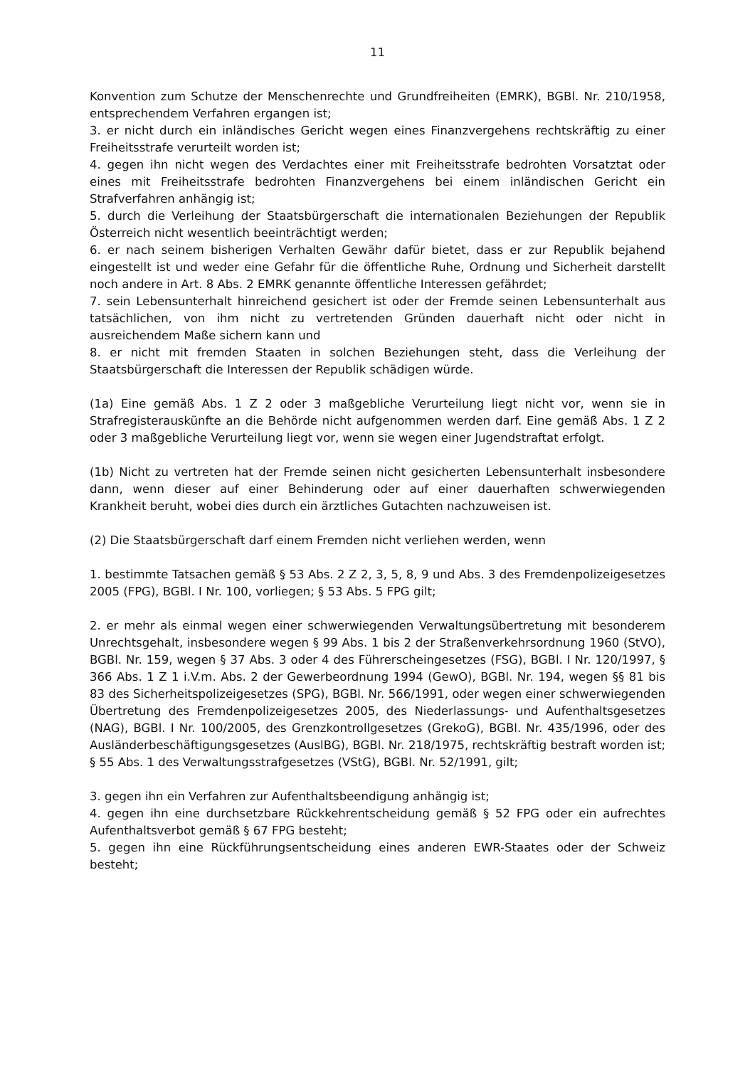11
Konvention zum Schutze der Menschenrechte und Grundfreiheiten (EMRK), BGBl. Nr. 210/1958, entsprechendem Verfahren ergangen ist;
3. er nicht durch ein inländisches Gericht wegen eines Finanzvergehens rechtskräftig zu einer Freiheitsstrafe verurteilt worden ist;
4. gegen ihn nicht wegen des Verdachtes einer mit Freiheitsstrafe bedrohten Vorsatztat oder eines mit Freiheitsstrafe bedrohten Finanzvergehens bei einem inländischen Gericht ein Strafverfahren anhängig ist;
5. durch die Verleihung der Staatsbürgerschaft die internationalen Beziehungen der Republik Österreich nicht wesentlich beeinträchtigt werden;
6. er nach seinem bisherigen Verhalten Gewähr dafür bietet, dass er zur Republik bejahend eingestellt ist und weder eine Gefahr für die öffentliche Ruhe, Ordnung und Sicherheit darstellt noch andere in Art. 8 Abs. 2 EMRK genannte öffentliche Interessen gefährdet;
7. sein Lebensunterhalt hinreichend gesichert ist oder der Fremde seinen Lebensunterhalt aus tatsächlichen, von ihm nicht zu vertretenden Gründen dauerhaft nicht oder nicht in ausreichendem Maße sichern kann und
8. er nicht mit fremden Staaten in solchen Beziehungen steht, dass die Verleihung der Staatsbürgerschaft die Interessen der Republik schädigen würde.
(1a) Eine gemäß Abs. 1 Z 2 oder 3 maßgebliche Verurteilung liegt nicht vor, wenn sie in Strafregisterauskünfte an die Behörde nicht aufgenommen werden darf. Eine gemäß Abs. 1 Z 2 oder 3 maßgebliche Verurteilung liegt vor, wenn sie wegen einer Jugendstraftat erfolgt.
(1b) Nicht zu vertreten hat der Fremde seinen nicht gesicherten Lebensunterhalt insbesondere dann, wenn dieser auf einer Behinderung oder auf einer dauerhaften schwerwiegenden Krankheit beruht, wobei dies durch ein ärztliches Gutachten nachzuweisen ist.
(2) Die Staatsbürgerschaft darf einem Fremden nicht verliehen werden, wenn
1. bestimmte Tatsachen gemäß § 53 Abs. 2 Z 2, 3, 5, 8, 9 und Abs. 3 des Fremdenpolizeigesetzes 2005 (FPG), BGBl. I Nr. 100, vorliegen; § 53 Abs. 5 FPG gilt;
2. er mehr als einmal wegen einer schwerwiegenden Verwaltungsübertretung mit besonderem Unrechtsgehalt, insbesondere wegen § 99 Abs. 1 bis 2 der Straßenverkehrsordnung 1960 (StVO), BGBl. Nr. 159, wegen § 37 Abs. 3 oder 4 des Führerscheingesetzes (FSG), BGBl. I Nr. 120/1997, § 366 Abs. 1 Z 1 i.V.m. Abs. 2 der Gewerbeordnung 1994 (GewO), BGBl. Nr. 194, wegen §§ 81 bis 83 des Sicherheitspolizeigesetzes (SPG), BGBl. Nr. 566/1991, oder wegen einer schwerwiegenden Übertretung des Fremdenpolizeigesetzes 2005, des Niederlassungs- und Aufenthaltsgesetzes (NAG), BGBl. I Nr. 100/2005, des Grenzkontrollgesetzes (GrekoG), BGBl. Nr. 435/1996, oder des Ausländerbeschäftigungsgesetzes (AuslBG), BGBl. Nr. 218/1975, rechtskräftig bestraft worden ist; § 55 Abs. 1 des Verwaltungsstrafgesetzes (VStG), BGBl. Nr. 52/1991, gilt;
3. gegen ihn ein Verfahren zur Aufenthaltsbeendigung anhängig ist;
4. gegen ihn eine durchsetzbare Rückkehrentscheidung gemäß § 52 FPG oder ein aufrechtes Aufenthaltsverbot gemäß § 67 FPG besteht;
5. gegen ihn eine Rückführungsentscheidung eines anderen EWR-Staates oder der Schweiz besteht;